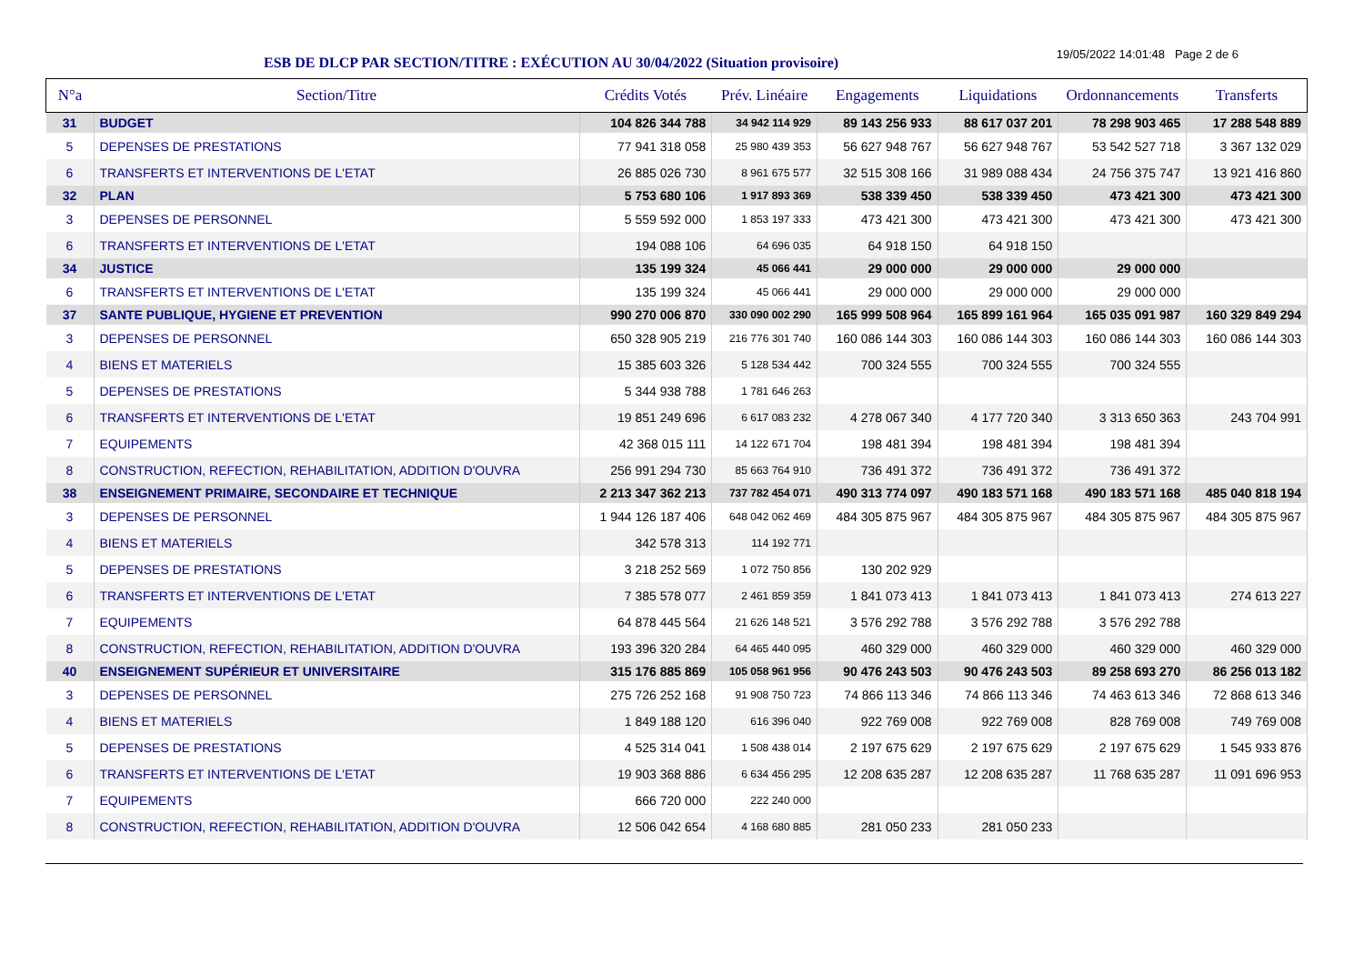ESB DE DLCP PAR SECTION/TITRE : EXÉCUTION AU 30/04/2022 (Situation provisoire)
19/05/2022 14:01:48 Page 2 de 6
| N°a | Section/Titre | Crédits Votés | Prév. Linéaire | Engagements | Liquidations | Ordonnancements | Transferts |
| --- | --- | --- | --- | --- | --- | --- | --- |
| 31 | BUDGET | 104 826 344 788 | 34 942 114 929 | 89 143 256 933 | 88 617 037 201 | 78 298 903 465 | 17 288 548 889 |
| 5 | DEPENSES DE PRESTATIONS | 77 941 318 058 | 25 980 439 353 | 56 627 948 767 | 56 627 948 767 | 53 542 527 718 | 3 367 132 029 |
| 6 | TRANSFERTS ET INTERVENTIONS DE L'ETAT | 26 885 026 730 | 8 961 675 577 | 32 515 308 166 | 31 989 088 434 | 24 756 375 747 | 13 921 416 860 |
| 32 | PLAN | 5 753 680 106 | 1 917 893 369 | 538 339 450 | 538 339 450 | 473 421 300 | 473 421 300 |
| 3 | DEPENSES DE PERSONNEL | 5 559 592 000 | 1 853 197 333 | 473 421 300 | 473 421 300 | 473 421 300 | 473 421 300 |
| 6 | TRANSFERTS ET INTERVENTIONS DE L'ETAT | 194 088 106 | 64 696 035 | 64 918 150 | 64 918 150 | | |
| 34 | JUSTICE | 135 199 324 | 45 066 441 | 29 000 000 | 29 000 000 | 29 000 000 | |
| 6 | TRANSFERTS ET INTERVENTIONS DE L'ETAT | 135 199 324 | 45 066 441 | 29 000 000 | 29 000 000 | 29 000 000 | |
| 37 | SANTE PUBLIQUE, HYGIENE ET PREVENTION | 990 270 006 870 | 330 090 002 290 | 165 999 508 964 | 165 899 161 964 | 165 035 091 987 | 160 329 849 294 |
| 3 | DEPENSES DE PERSONNEL | 650 328 905 219 | 216 776 301 740 | 160 086 144 303 | 160 086 144 303 | 160 086 144 303 | 160 086 144 303 |
| 4 | BIENS ET MATERIELS | 15 385 603 326 | 5 128 534 442 | 700 324 555 | 700 324 555 | 700 324 555 | |
| 5 | DEPENSES DE PRESTATIONS | 5 344 938 788 | 1 781 646 263 | | | | |
| 6 | TRANSFERTS ET INTERVENTIONS DE L'ETAT | 19 851 249 696 | 6 617 083 232 | 4 278 067 340 | 4 177 720 340 | 3 313 650 363 | 243 704 991 |
| 7 | EQUIPEMENTS | 42 368 015 111 | 14 122 671 704 | 198 481 394 | 198 481 394 | 198 481 394 | |
| 8 | CONSTRUCTION, REFECTION, REHABILITATION, ADDITION D'OUVRA | 256 991 294 730 | 85 663 764 910 | 736 491 372 | 736 491 372 | 736 491 372 | |
| 38 | ENSEIGNEMENT PRIMAIRE, SECONDAIRE ET TECHNIQUE | 2 213 347 362 213 | 737 782 454 071 | 490 313 774 097 | 490 183 571 168 | 490 183 571 168 | 485 040 818 194 |
| 3 | DEPENSES DE PERSONNEL | 1 944 126 187 406 | 648 042 062 469 | 484 305 875 967 | 484 305 875 967 | 484 305 875 967 | 484 305 875 967 |
| 4 | BIENS ET MATERIELS | 342 578 313 | 114 192 771 | | | | |
| 5 | DEPENSES DE PRESTATIONS | 3 218 252 569 | 1 072 750 856 | 130 202 929 | | | |
| 6 | TRANSFERTS ET INTERVENTIONS DE L'ETAT | 7 385 578 077 | 2 461 859 359 | 1 841 073 413 | 1 841 073 413 | 1 841 073 413 | 274 613 227 |
| 7 | EQUIPEMENTS | 64 878 445 564 | 21 626 148 521 | 3 576 292 788 | 3 576 292 788 | 3 576 292 788 | |
| 8 | CONSTRUCTION, REFECTION, REHABILITATION, ADDITION D'OUVRA | 193 396 320 284 | 64 465 440 095 | 460 329 000 | 460 329 000 | 460 329 000 | 460 329 000 |
| 40 | ENSEIGNEMENT SUPÉRIEUR ET UNIVERSITAIRE | 315 176 885 869 | 105 058 961 956 | 90 476 243 503 | 90 476 243 503 | 89 258 693 270 | 86 256 013 182 |
| 3 | DEPENSES DE PERSONNEL | 275 726 252 168 | 91 908 750 723 | 74 866 113 346 | 74 866 113 346 | 74 463 613 346 | 72 868 613 346 |
| 4 | BIENS ET MATERIELS | 1 849 188 120 | 616 396 040 | 922 769 008 | 922 769 008 | 828 769 008 | 749 769 008 |
| 5 | DEPENSES DE PRESTATIONS | 4 525 314 041 | 1 508 438 014 | 2 197 675 629 | 2 197 675 629 | 2 197 675 629 | 1 545 933 876 |
| 6 | TRANSFERTS ET INTERVENTIONS DE L'ETAT | 19 903 368 886 | 6 634 456 295 | 12 208 635 287 | 12 208 635 287 | 11 768 635 287 | 11 091 696 953 |
| 7 | EQUIPEMENTS | 666 720 000 | 222 240 000 | | | | |
| 8 | CONSTRUCTION, REFECTION, REHABILITATION, ADDITION D'OUVRA | 12 506 042 654 | 4 168 680 885 | 281 050 233 | 281 050 233 | | |